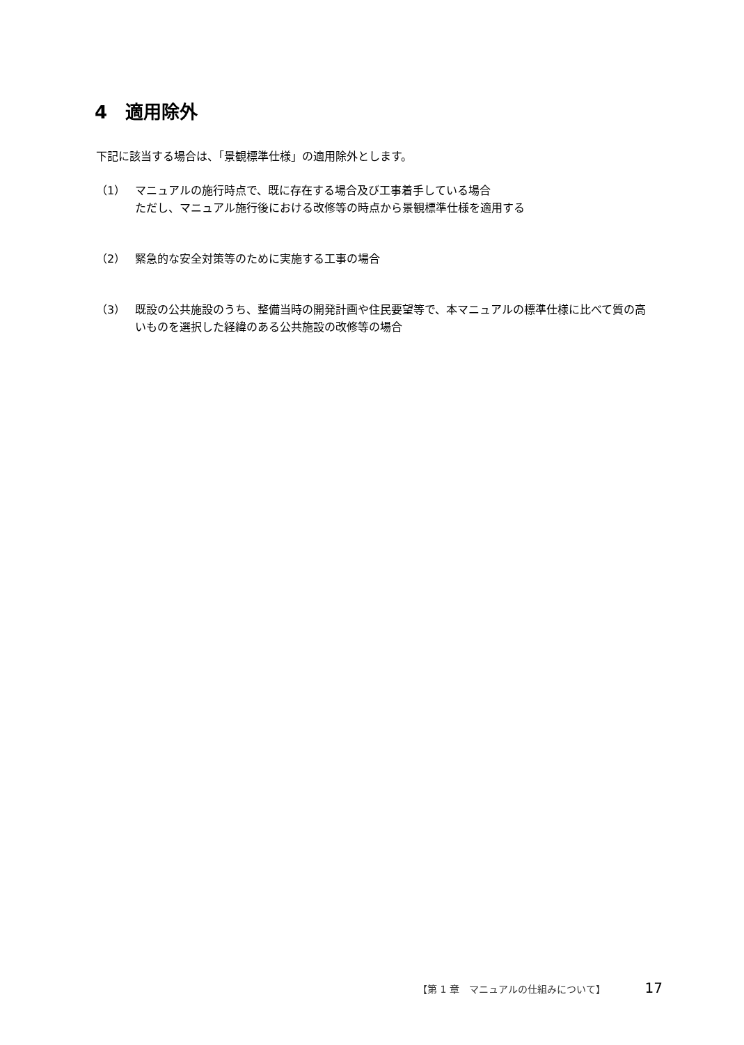4　適用除外
下記に該当する場合は、「景観標準仕様」の適用除外とします。
（1） マニュアルの施行時点で、既に存在する場合及び工事着手している場合
ただし、マニュアル施行後における改修等の時点から景観標準仕様を適用する
（2） 緊急的な安全対策等のために実施する工事の場合
（3） 既設の公共施設のうち、整備当時の開発計画や住民要望等で、本マニュアルの標準仕様に比べて質の高いものを選択した経緯のある公共施設の改修等の場合
【第 1 章　マニュアルの仕組みについて】 17